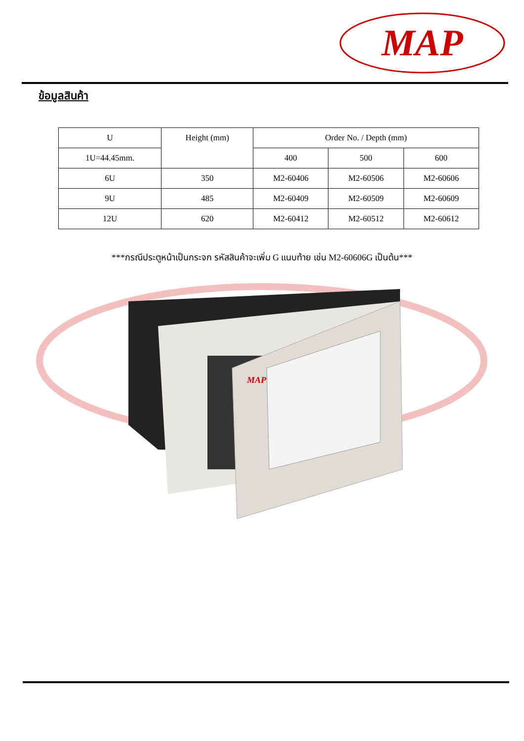MAP
ข้อมูลสินค้า
| U | Height (mm) | Order No. / Depth (mm) | | |
| --- | --- | --- | --- | --- |
| 1U=44.45mm. | | 400 | 500 | 600 |
| 6U | 350 | M2-60406 | M2-60506 | M2-60606 |
| 9U | 485 | M2-60409 | M2-60509 | M2-60609 |
| 12U | 620 | M2-60412 | M2-60512 | M2-60612 |
***กรณีประตูหน้าเป็นกระจก รหัสสินค้าจะเพิ่ม G แนบท้าย เช่น M2-60606G เป็นต้น***
MAP